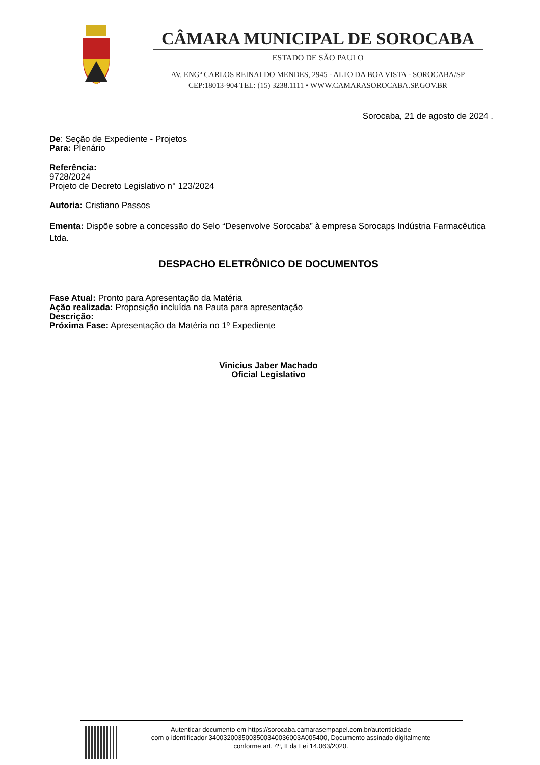CÂMARA MUNICIPAL DE SOROCABA
ESTADO DE SÃO PAULO
AV. ENGº CARLOS REINALDO MENDES, 2945 - ALTO DA BOA VISTA - SOROCABA/SP
CEP:18013-904 TEL: (15) 3238.1111 • WWW.CAMARASOROCABA.SP.GOV.BR
Sorocaba, 21 de agosto de 2024 .
De: Seção de Expediente - Projetos
Para: Plenário
Referência:
9728/2024
Projeto de Decreto Legislativo n° 123/2024
Autoria: Cristiano Passos
Ementa: Dispõe sobre a concessão do Selo “Desenvolve Sorocaba” à empresa Sorocaps Indústria Farmacêutica Ltda.
DESPACHO ELETRÔNICO DE DOCUMENTOS
Fase Atual: Pronto para Apresentação da Matéria
Ação realizada: Proposição incluída na Pauta para apresentação
Descrição:
Próxima Fase: Apresentação da Matéria no 1º Expediente
Vinicius Jaber Machado
Oficial Legislativo
Autenticar documento em https://sorocaba.camarasempapel.com.br/autenticidade
com o identificador 3400320035003500340036003A005400, Documento assinado digitalmente
conforme art. 4º, II da Lei 14.063/2020.